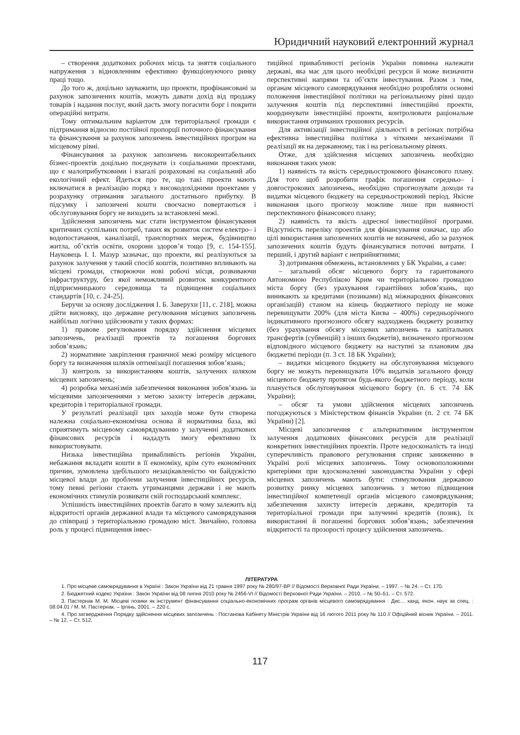Юридичний науковий електронний журнал
– створення додаткових робочих місць та зняття соціального напруження з відновленням ефективно функціонуючого ринку праці тощо.
До того ж, доцільно зауважити, що проекти, профінансовані за рахунок запозичених коштів, можуть давати дохід від продажу товарів і надання послуг, який дасть змогу погасити борг і покрити операційні витрати.
Тому оптимальним варіантом для територіальної громади є підтримання відносно постійної пропорції поточного фінансування та фінансування за рахунок запозичень інвестиційних програм на місцевому рівні.
Фінансування за рахунок запозичень високорентабельних бізнес-проектів доцільно поєднувати із соціальними проектами, що є малоприбутковими і взагалі розраховані на соціальний або екологічний ефект. Йдеться про те, що такі проекти мають включатися в реалізацію поряд з високодохідними проектами у розрахунку отримання загального достатнього прибутку. В підсумку і запозичені кошти своєчасно повертаються і обслуговування боргу не виходить за встановлені межі.
Здійснення запозичень має стати інструментом фінансування критичних суспільних потреб, таких як розвиток систем електро– і водопостачання, каналізації, транспортних мереж, будівництво житла, об’єктів освіти, охорони здоров’я тощо [9, с. 154-155]. Науковець І. І. Мазур зазначає, що проекти, які реалізуються за рахунок залучення у такий спосіб коштів, позитивно впливають на місцеві громади, створюючи нові робочі місця, розвиваючи інфраструктуру, без якої неможливий розвиток конкурентного підприємницького середовища та підвищення соціальних стандартів [10, с. 24-25].
Беручи за основу дослідження І. Б. Заверухи [11, с. 218], можна дійти висновку, що державне регулювання місцевих запозичень найбільш логічно здійснювати у таких формах:
1) правове регулювання порядку здійснення місцевих запозичень, реалізації проектів та погашення боргових зобов’язань;
2) нормативне закріплення граничної межі розміру місцевого боргу та визначення шляхів оптимізації погашення зобов’язань;
3) контроль за використанням коштів, залучених шляхом місцевих запозичень;
4) розробка механізмів забезпечення виконання зобов’язань за місцевими запозиченнями з метою захисту інтересів держави, кредиторів і територіальної громади.
У результаті реалізації цих заходів може бути створена належна соціально-економічна основа й нормативна база, які сприятимуть місцевому самоврядуванню у залученні додаткових фінансових ресурсів і нададуть змогу ефективно їх використовувати.
Низька інвестиційна привабливість регіонів України, небажання вкладати кошти в її економіку, крім суто економічних причин, зумовлена здебільшого незацікавленістю чи байдужістю місцевої влади до проблеми залучення інвестиційних ресурсів, тому певні регіони стають утриманцями держави і не мають економічних стимулів розвивати свій господарський комплекс.
Успішність інвестиційних проектів багато в чому залежить від відкритості органів державної влади та місцевого самоврядування до співпраці з територіальною громадою міст. Звичайно, головна роль у процесі підвищення інвес-
тиційної привабливості регіонів України повинна належати державі, яка має для цього необхідні ресурси й може визначити перспективні напрями та об’єкти інвестування. Разом з тим, органам місцевого самоврядування необхідно розробляти основні положення інвестиційної політики на регіональному рівні щодо залучення коштів під перспективні інвестиційні проекти, координувати інвестиційні проекти, контролювати раціональне використання отриманих грошових ресурсів.
Для активізації інвестиційної діяльності в регіонах потрібна ефективна інвестиційна політика з чіткими механізмами її реалізації як на державному, так і на регіональному рівнях.
Отже, для здійснення місцевих запозичень необхідно виконання таких умов:
1) наявність та якість середньострокового фінансового плану. Для того щоб розробити графік погашення середньо– і довгострокових запозичень, необхідно спрогнозувати доходи та видатки місцевого бюджету на середньостроковий період. Якісне виконання цього прогнозу можливе лише при наявності перспективного фінансового плану;
2) наявність та якість адресної інвестиційної програми. Відсутність переліку проектів для фінансування означає, що або цілі використання запозичених коштів не визначені, або за рахунок запозичених коштів будуть фінансуватися поточні витрати. І перший, і другий варіант є неприйнятними;
3) дотримання обмежень, встановлених у БК України, а саме:
– загальний обсяг місцевого боргу та гарантованого Автономною Республікою Крим чи територіальною громадою міста боргу (без урахування гарантійних зобов’язань, що виникають за кредитами (позиками) від міжнародних фінансових організацій) станом на кінець бюджетного періоду не може перевищувати 200% (для міста Києва – 400%) середньорічного індикативного прогнозного обсягу надходжень бюджету розвитку (без урахування обсягу місцевих запозичень та капітальних трансфертів (субвенцій) з інших бюджетів), визначеного прогнозом відповідного місцевого бюджету на наступні за плановим два бюджетні періоди (п. 3 ст. 18 БК України);
– видатки місцевого бюджету на обслуговування місцевого боргу не можуть перевищувати 10% видатків загального фонду місцевого бюджету протягом будь-якого бюджетного періоду, коли планується обслуговування місцевого боргу (п. 6 ст. 74 БК України);
– обсяг та умови здійснення місцевих запозичень погоджуються з Міністерством фінансів України (п. 2 ст. 74 БК України) [2].
Місцеві запозичення є альтернативним інструментом залучення додаткових фінансових ресурсів для реалізації конкретних інвестиційних проектів. Проте недосконалість та іноді суперечливість правового регулювання сприяє заниженню в Україні ролі місцевих запозичень. Тому основоположними критеріями при вдосконаленні законодавства України у сфері місцевих запозичень мають бути: стимулювання державою розвитку ринку місцевих запозичень з метою підвищення інвестиційної компетенції органів місцевого самоврядування; забезпечення захисту інтересів держави, кредиторів та територіальної громади при залученні кредитів (позик), їх використанні й погашенні боргових зобов’язань; забезпечення відкритості та прозорості процесу здійснення запозичень.
ЛІТЕРАТУРА
1. Про місцеве самоврядування в Україні : Закон України від 21 травня 1997 року № 280/97-ВР // Відомості Верховної Ради України. – 1997. – № 24. – Ст. 170.
2. Бюджетний кодекс України : Закон України від 08 липня 2010 року № 2456-VI // Відомості Верховної Ради України. – 2010. – № 50–51. – Ст. 572.
3. Пастернак М. М. Місцеві позики як інструмент фінансування соціально-економічних програм органів місцевого самоврядування : Дис… канд. екон. наук за спец. : 08.04.01 / М. М. Пастернак. – Ірпінь, 2001. – 220 с.
4. Про затвердження Порядку здійснення місцевих запозичень : Постанова Кабінету Міністрів України від 16 лютого 2011 року № 110 // Офіційний вісник України. – 2011. – № 12. – Ст. 512.
117